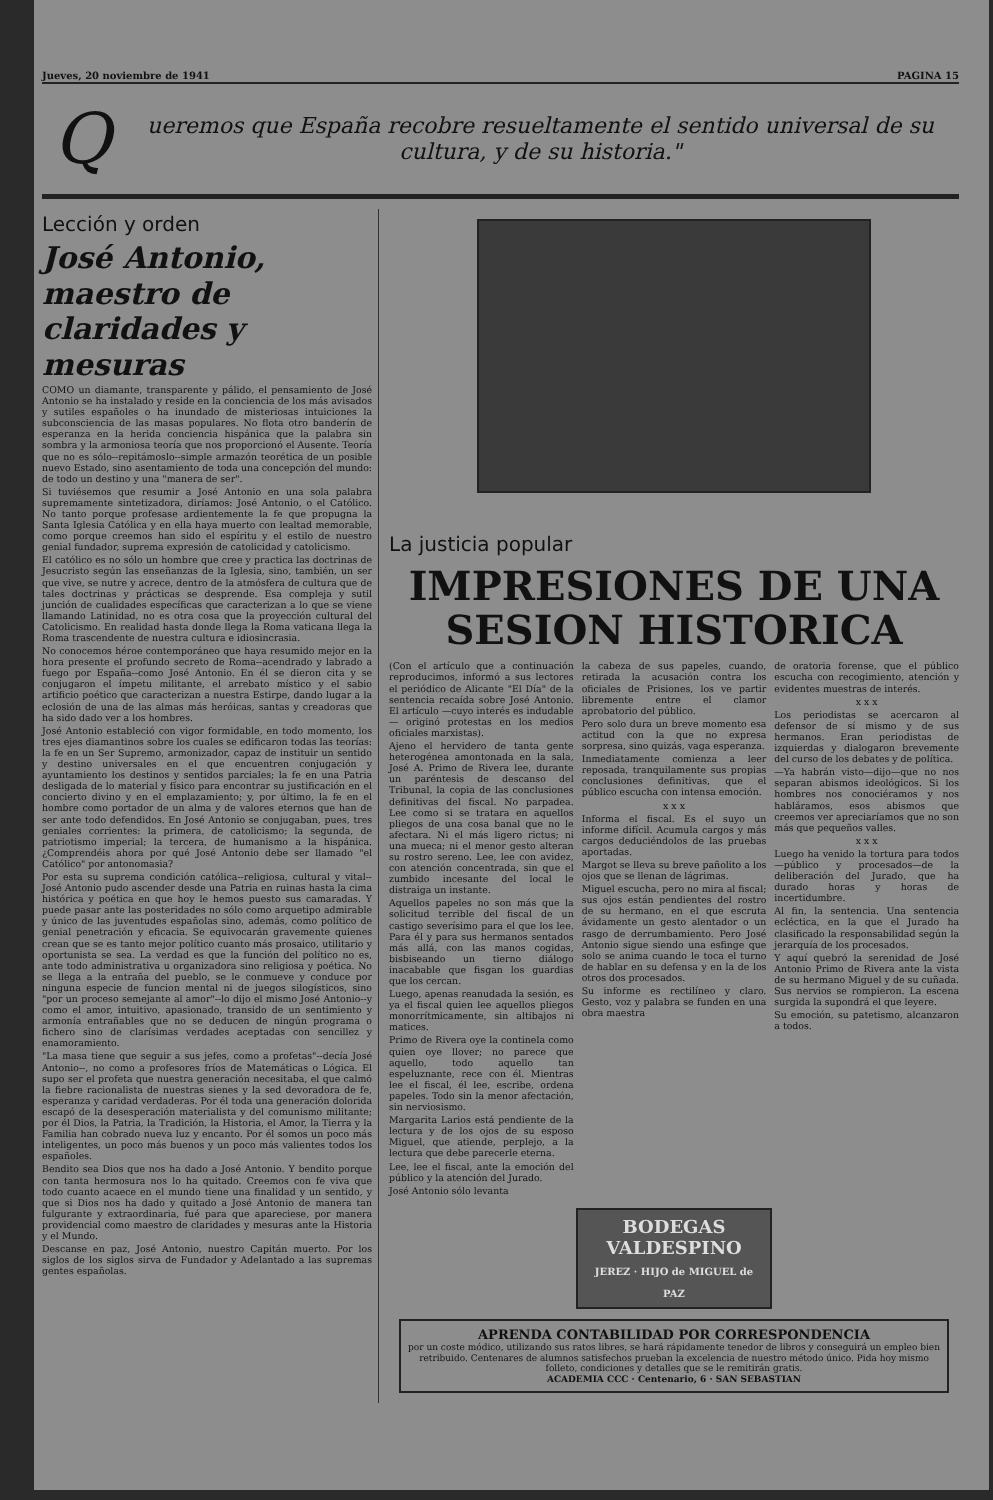Jueves, 20 noviembre de 1941 PAGINA 15
Q
ueremos que España recobre resueltamente el sentido universal de su cultura, y de su historia."
Lección y orden
José Antonio, maestro de claridades y mesuras
COMO un diamante, transparente y pálido, el pensamiento de José Antonio se ha instalado y reside en la conciencia de los más avisados y sutiles españoles o ha inundado de misteriosas intuiciones la subconsciencia de las masas populares. No flota otro banderín de esperanza en la herida conciencia hispánica que la palabra sin sombra y la armoniosa teoría que nos proporcionó el Ausente. Teoría que no es sólo--repitámoslo--simple armazón teorética de un posible nuevo Estado, sino asentamiento de toda una concepción del mundo: de todo un destino y una "manera de ser".
Si tuviésemos que resumir a José Antonio en una sola palabra supremamente sintetizadora, diríamos: José Antonio, o el Católico. No tanto porque profesase ardientemente la fe que propugna la Santa Iglesia Católica y en ella haya muerto con lealtad memorable, como porque creemos han sido el espíritu y el estilo de nuestro genial fundador, suprema expresión de catolicidad y catolicismo.
El católico es no sólo un hombre que cree y practica las doctrinas de Jesucristo según las enseñanzas de la Iglesia, sino, también, un ser que vive, se nutre y acrece, dentro de la atmósfera de cultura que de tales doctrinas y prácticas se desprende. Esa compleja y sutil junción de cualidades específicas que caracterizan a lo que se viene llamando Latinidad, no es otra cosa que la proyección cultural del Catolicismo. En realidad hasta donde llega la Roma vaticana llega la Roma trascendente de nuestra cultura e idiosincrasia.
No conocemos héroe contemporáneo que haya resumido mejor en la hora presente el profundo secreto de Roma--acendrado y labrado a fuego por España--como José Antonio. En él se dieron cita y se conjugaron el ímpetu militante, el arrebato místico y el sabio artificio poético que caracterizan a nuestra Estirpe, dando lugar a la eclosión de una de las almas más heróicas, santas y creadoras que ha sido dado ver a los hombres.
José Antonio estableció con vigor formidable, en todo momento, los tres ejes diamantinos sobre los cuales se edificaron todas las teorías: la fe en un Ser Supremo, armonizador, capaz de instituir un sentido y destino universales en el que encuentren conjugación y ayuntamiento los destinos y sentidos parciales; la fe en una Patria desligada de lo material y físico para encontrar su justificación en el concierto divino y en el emplazamiento; y, por último, la fe en el hombre como portador de un alma y de valores eternos que han de ser ante todo defendidos. En José Antonio se conjugaban, pues, tres geniales corrientes: la primera, de catolicismo; la segunda, de patriotismo imperial; la tercera, de humanismo a la hispánica. ¿Comprendéis ahora por qué José Antonio debe ser llamado "el Católico" por antonomasia?
Por esta su suprema condición católica--religiosa, cultural y vital--José Antonio pudo ascender desde una Patria en ruinas hasta la cima histórica y poética en que hoy le hemos puesto sus camaradas. Y puede pasar ante las posteridades no sólo como arquetipo admirable y único de las juventudes españolas sino, además, como político de genial penetración y eficacia. Se equivocarán gravemente quienes crean que se es tanto mejor político cuanto más prosaico, utilitario y oportunista se sea. La verdad es que la función del político no es, ante todo administrativa u organizadora sino religiosa y poética. No se llega a la entraña del pueblo, se le conmueve y conduce por ninguna especie de funcion mental ni de juegos silogísticos, sino "por un proceso semejante al amor"--lo dijo el mismo José Antonio--y como el amor, intuitivo, apasionado, transido de un sentimiento y armonía entrañables que no se deducen de ningún programa o fichero sino de clarísimas verdades aceptadas con sencillez y enamoramiento.
"La masa tiene que seguir a sus jefes, como a profetas"--decía José Antonio--, no como a profesores fríos de Matemáticas o Lógica. El supo ser el profeta que nuestra generación necesitaba, el que calmó la fiebre racionalista de nuestras sienes y la sed devoradora de fe, esperanza y caridad verdaderas. Por él toda una generación dolorida escapó de la desesperación materialista y del comunismo militante; por él Dios, la Patria, la Tradición, la Historia, el Amor, la Tierra y la Familia han cobrado nueva luz y encanto. Por él somos un poco más inteligentes, un poco más buenos y un poco más valientes todos los españoles.
Bendito sea Dios que nos ha dado a José Antonio. Y bendito porque con tanta hermosura nos lo ha quitado. Creemos con fe viva que todo cuanto acaece en el mundo tiene una finalidad y un sentido, y que si Dios nos ha dado y quitado a José Antonio de manera tan fulgurante y extraordinaria, fué para que apareciese, por manera providencial como maestro de claridades y mesuras ante la Historia y el Mundo.
Descanse en paz, José Antonio, nuestro Capitán muerto. Por los siglos de los siglos sirva de Fundador y Adelantado a las supremas gentes españolas.
La justicia popular
IMPRESIONES DE UNA
SESION HISTORICA
(Con el artículo que a continuación reproducimos, informó a sus lectores el periódico de Alicante "El Día" de la sentencia recaída sobre José Antonio. El artículo —cuyo interés es indudable— originó protestas en los medios oficiales marxistas).
Ajeno el hervidero de tanta gente heterogénea amontonada en la sala, José A. Primo de Rivera lee, durante un paréntesis de descanso del Tribunal, la copia de las conclusiones definitivas del fiscal. No parpadea. Lee como si se tratara en aquellos pliegos de una cosa banal que no le afectara. Ni el más ligero rictus; ni una mueca; ni el menor gesto alteran su rostro sereno. Lee, lee con avidez, con atención concentrada, sin que el zumbido incesante del local le distraiga un instante.
Aquellos papeles no son más que la solicitud terrible del fiscal de un castigo severísimo para el que los lee. Para él y para sus hermanos sentados más allá, con las manos cogidas, bisbiseando un tierno diálogo inacabable que fisgan los guardias que los cercan.
Luego, apenas reanudada la sesión, es ya el fiscal quien lee aquellos pliegos monorrítmicamente, sin altibajos ni matices.
Primo de Rivera oye la continela como quien oye llover; no parece que aquello, todo aquello tan espeluznante, rece con él. Mientras lee el fiscal, él lee, escribe, ordena papeles. Todo sin la menor afectación, sin nerviosismo.
Margarita Larios está pendiente de la lectura y de los ojos de su esposo Miguel, que atiende, perplejo, a la lectura que debe parecerle eterna.
Lee, lee el fiscal, ante la emoción del público y la atención del Jurado.
José Antonio sólo levanta
la cabeza de sus papeles, cuando, retirada la acusación contra los oficiales de Prisiones, los ve partir libremente entre el clamor aprobatorio del público.
Pero solo dura un breve momento esa actitud con la que no expresa sorpresa, sino quizás, vaga esperanza.
Inmediatamente comienza a leer reposada, tranquilamente sus propias conclusiones definitivas, que el público escucha con intensa emoción.
x x x
Informa el fiscal. Es el suyo un informe difícil. Acumula cargos y más cargos deduciéndolos de las pruebas aportadas.
Margot se lleva su breve pañolito a los ojos que se llenan de lágrimas.
Miguel escucha, pero no mira al fiscal; sus ojos están pendientes del rostro de su hermano, en el que escruta ávidamente un gesto alentador o un rasgo de derrumbamiento. Pero José Antonio sigue siendo una esfinge que solo se anima cuando le toca el turno de hablar en su defensa y en la de los otros dos procesados.
Su informe es rectilíneo y claro. Gesto, voz y palabra se funden en una obra maestra
de oratoria forense, que el público escucha con recogimiento, atención y evidentes muestras de interés.
x x x
Los periodistas se acercaron al defensor de sí mismo y de sus hermanos. Eran periodistas de izquierdas y dialogaron brevemente del curso de los debates y de política.
—Ya habrán visto—dijo—que no nos separan abismos ideológicos. Si los hombres nos conociéramos y nos habláramos, esos abismos que creemos ver apreciaríamos que no son más que pequeños valles.
x x x
Luego ha venido la tortura para todos—público y procesados—de la deliberación del Jurado, que ha durado horas y horas de incertidumbre.
Al fin, la sentencia. Una sentencia ecléctica, en la que el Jurado ha clasificado la responsabilidad según la jerarquía de los procesados.
Y aquí quebró la serenidad de José Antonio Primo de Rivera ante la vista de su hermano Miguel y de su cuñada. Sus nervios se rompieron. La escena surgida la supondrá el que leyere.
Su emoción, su patetismo, alcanzaron a todos.
BODEGAS
VALDESPINO
JEREZ · HIJO de MIGUEL de PAZ
APRENDA CONTABILIDAD POR CORRESPONDENCIA
por un coste módico, utilizando sus ratos libres, se hará rápidamente tenedor de libros y conseguirá un empleo bien retribuido. Centenares de alumnos satisfechos prueban la excelencia de nuestro método único. Pida hoy mismo folleto, condiciones y detalles que se le remitirán gratis.
ACADEMIA CCC · Centenario, 6 · SAN SEBASTIAN